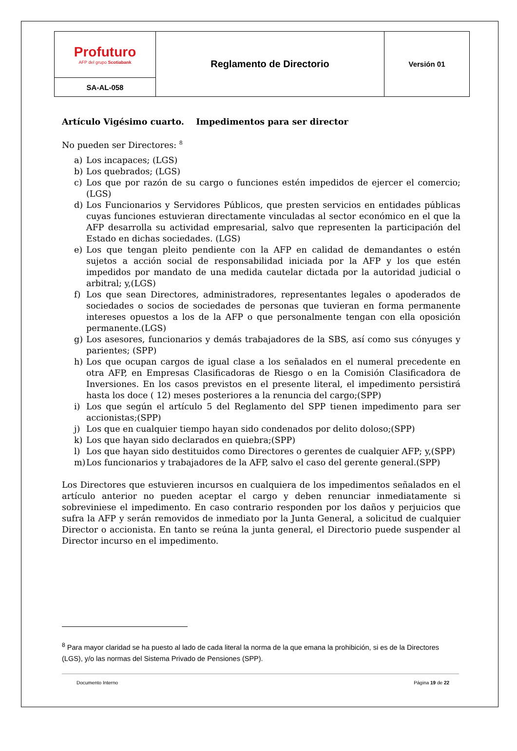| Profuturo AFP del grupo Scotiabank | Reglamento de Directorio | Versión 01 |
| SA-AL-058 | | |
Artículo Vigésimo cuarto. Impedimentos para ser director
No pueden ser Directores: <sup>8</sup>
a) Los incapaces; (LGS)
b) Los quebrados; (LGS)
c) Los que por razón de su cargo o funciones estén impedidos de ejercer el comercio; (LGS)
d) Los Funcionarios y Servidores Públicos, que presten servicios en entidades públicas cuyas funciones estuvieran directamente vinculadas al sector económico en el que la AFP desarrolla su actividad empresarial, salvo que representen la participación del Estado en dichas sociedades. (LGS)
e) Los que tengan pleito pendiente con la AFP en calidad de demandantes o estén sujetos a acción social de responsabilidad iniciada por la AFP y los que estén impedidos por mandato de una medida cautelar dictada por la autoridad judicial o arbitral; y,(LGS)
f) Los que sean Directores, administradores, representantes legales o apoderados de sociedades o socios de sociedades de personas que tuvieran en forma permanente intereses opuestos a los de la AFP o que personalmente tengan con ella oposición permanente.(LGS)
g) Los asesores, funcionarios y demás trabajadores de la SBS, así como sus cónyuges y parientes; (SPP)
h) Los que ocupan cargos de igual clase a los señalados en el numeral precedente en otra AFP, en Empresas Clasificadoras de Riesgo o en la Comisión Clasificadora de Inversiones. En los casos previstos en el presente literal, el impedimento persistirá hasta los doce ( 12) meses posteriores a la renuncia del cargo;(SPP)
i) Los que según el artículo 5 del Reglamento del SPP tienen impedimento para ser accionistas;(SPP)
j) Los que en cualquier tiempo hayan sido condenados por delito doloso;(SPP)
k) Los que hayan sido declarados en quiebra;(SPP)
l) Los que hayan sido destituidos como Directores o gerentes de cualquier AFP; y,(SPP)
m) Los funcionarios y trabajadores de la AFP, salvo el caso del gerente general.(SPP)
Los Directores que estuvieren incursos en cualquiera de los impedimentos señalados en el artículo anterior no pueden aceptar el cargo y deben renunciar inmediatamente si sobreviniese el impedimento. En caso contrario responden por los daños y perjuicios que sufra la AFP y serán removidos de inmediato por la Junta General, a solicitud de cualquier Director o accionista. En tanto se reúna la junta general, el Directorio puede suspender al Director incurso en el impedimento.
<sup>8</sup> Para mayor claridad se ha puesto al lado de cada literal la norma de la que emana la prohibición, si es de la Directores (LGS), y/o las normas del Sistema Privado de Pensiones (SPP).
Documento Interno Página 19 de 22